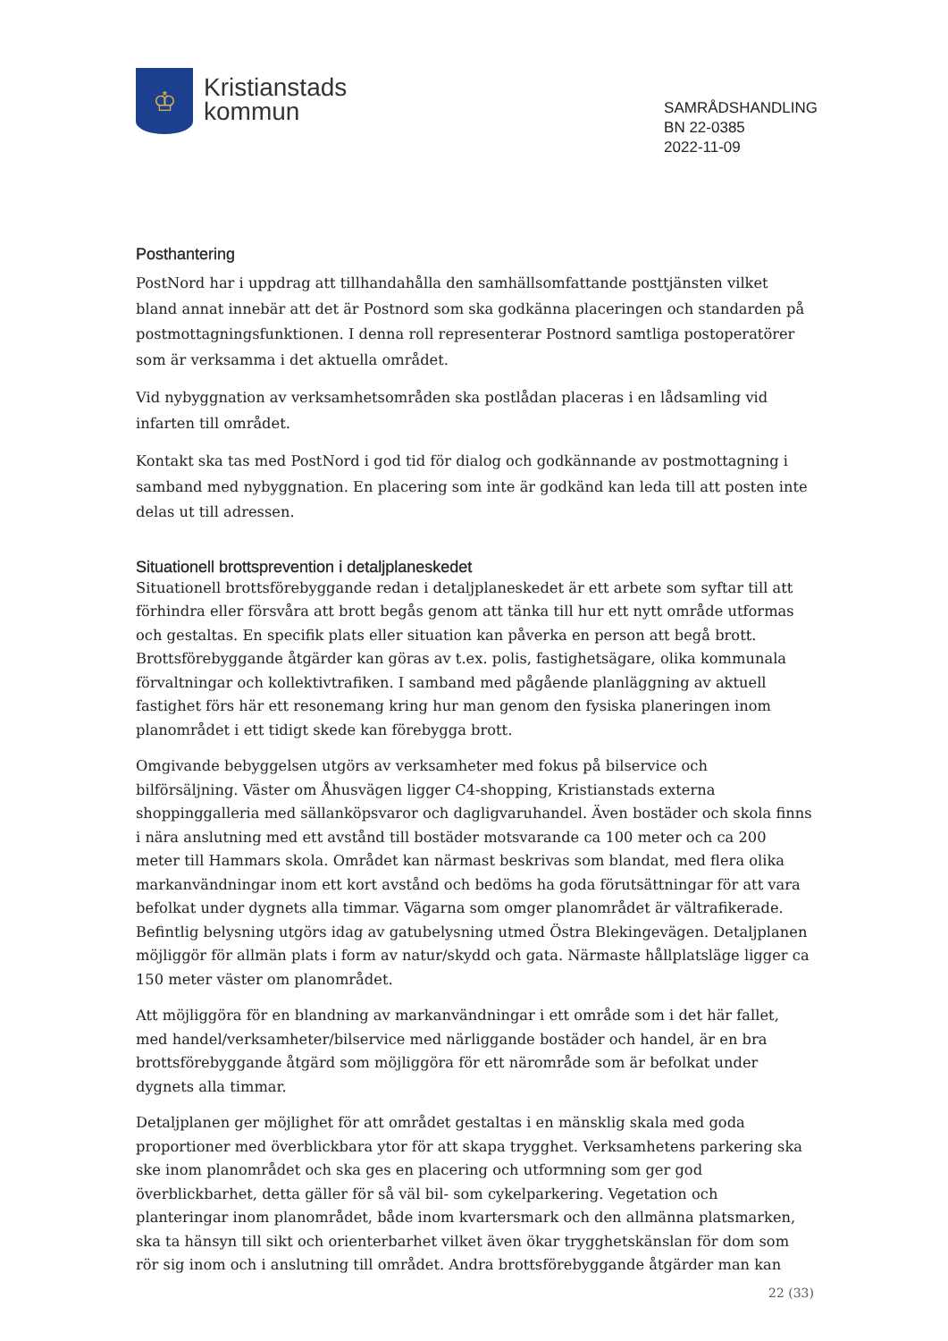♔
Kristianstads
kommun
SAMRÅDSHANDLING
BN 22-0385
2022-11-09
Posthantering
PostNord har i uppdrag att tillhandahålla den samhällsomfattande posttjänsten vilket bland annat innebär att det är Postnord som ska godkänna placeringen och standarden på postmottagningsfunktionen. I denna roll representerar Postnord samtliga postoperatörer som är verksamma i det aktuella området.
Vid nybyggnation av verksamhetsområden ska postlådan placeras i en lådsamling vid infarten till området.
Kontakt ska tas med PostNord i god tid för dialog och godkännande av postmottagning i samband med nybyggnation. En placering som inte är godkänd kan leda till att posten inte delas ut till adressen.
Situationell brottsprevention i detaljplaneskedet
Situationell brottsförebyggande redan i detaljplaneskedet är ett arbete som syftar till att förhindra eller försvåra att brott begås genom att tänka till hur ett nytt område utformas och gestaltas. En specifik plats eller situation kan påverka en person att begå brott. Brottsförebyggande åtgärder kan göras av t.ex. polis, fastighetsägare, olika kommunala förvaltningar och kollektivtrafiken. I samband med pågående planläggning av aktuell fastighet förs här ett resonemang kring hur man genom den fysiska planeringen inom planområdet i ett tidigt skede kan förebygga brott.
Omgivande bebyggelsen utgörs av verksamheter med fokus på bilservice och bilförsäljning. Väster om Åhusvägen ligger C4-shopping, Kristianstads externa shoppinggalleria med sällanköpsvaror och dagligvaruhandel. Även bostäder och skola finns i nära anslutning med ett avstånd till bostäder motsvarande ca 100 meter och ca 200 meter till Hammars skola. Området kan närmast beskrivas som blandat, med flera olika markanvändningar inom ett kort avstånd och bedöms ha goda förutsättningar för att vara befolkat under dygnets alla timmar. Vägarna som omger planområdet är vältrafikerade. Befintlig belysning utgörs idag av gatubelysning utmed Östra Blekingevägen. Detaljplanen möjliggör för allmän plats i form av natur/skydd och gata. Närmaste hållplatsläge ligger ca 150 meter väster om planområdet.
Att möjliggöra för en blandning av markanvändningar i ett område som i det här fallet, med handel/verksamheter/bilservice med närliggande bostäder och handel, är en bra brottsförebyggande åtgärd som möjliggöra för ett närområde som är befolkat under dygnets alla timmar.
Detaljplanen ger möjlighet för att området gestaltas i en mänsklig skala med goda proportioner med överblickbara ytor för att skapa trygghet. Verksamhetens parkering ska ske inom planområdet och ska ges en placering och utformning som ger god överblickbarhet, detta gäller för så väl bil- som cykelparkering. Vegetation och planteringar inom planområdet, både inom kvartersmark och den allmänna platsmarken, ska ta hänsyn till sikt och orienterbarhet vilket även ökar trygghetskänslan för dom som rör sig inom och i anslutning till området. Andra brottsförebyggande åtgärder man kan
22 (33)